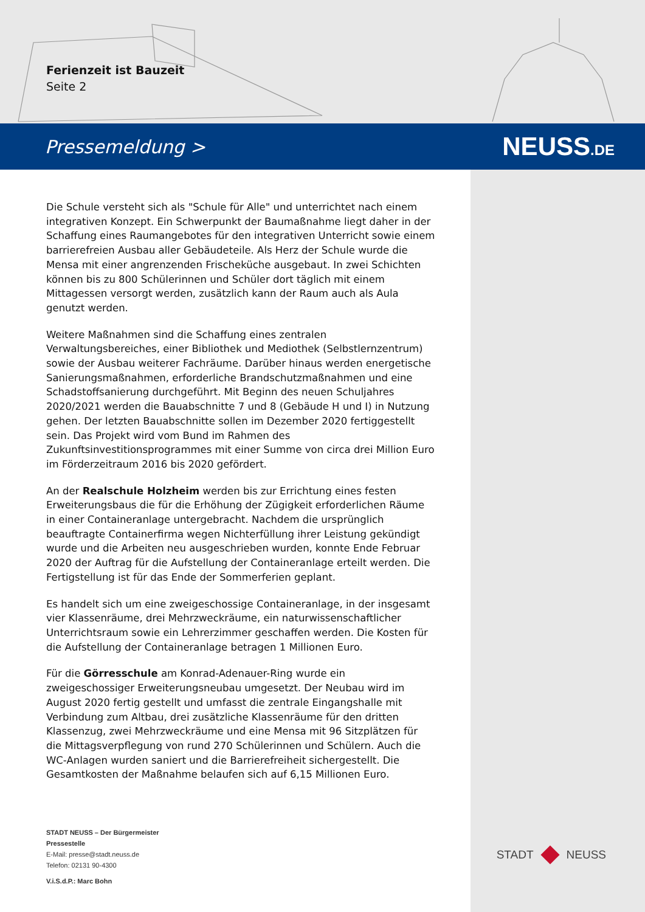Ferienzeit ist Bauzeit
Seite 2
Pressemeldung > NEUSS.DE
Die Schule versteht sich als "Schule für Alle" und unterrichtet nach einem integrativen Konzept. Ein Schwerpunkt der Baumaßnahme liegt daher in der Schaffung eines Raumangebotes für den integrativen Unterricht sowie einem barrierefreien Ausbau aller Gebäudeteile. Als Herz der Schule wurde die Mensa mit einer angrenzenden Frischeküche ausgebaut. In zwei Schichten können bis zu 800 Schülerinnen und Schüler dort täglich mit einem Mittagessen versorgt werden, zusätzlich kann der Raum auch als Aula genutzt werden.
Weitere Maßnahmen sind die Schaffung eines zentralen Verwaltungsbereiches, einer Bibliothek und Mediothek (Selbstlernzentrum) sowie der Ausbau weiterer Fachräume. Darüber hinaus werden energetische Sanierungsmaßnahmen, erforderliche Brandschutzmaßnahmen und eine Schadstoffsanierung durchgeführt. Mit Beginn des neuen Schuljahres 2020/2021 werden die Bauabschnitte 7 und 8 (Gebäude H und I) in Nutzung gehen. Der letzten Bauabschnitte sollen im Dezember 2020 fertiggestellt sein. Das Projekt wird vom Bund im Rahmen des Zukunftsinvestitionsprogrammes mit einer Summe von circa drei Million Euro im Förderzeitraum 2016 bis 2020 gefördert.
An der Realschule Holzheim werden bis zur Errichtung eines festen Erweiterungsbaus die für die Erhöhung der Zügigkeit erforderlichen Räume in einer Containeranlage untergebracht. Nachdem die ursprünglich beauftragte Containerfirma wegen Nichterfüllung ihrer Leistung gekündigt wurde und die Arbeiten neu ausgeschrieben wurden, konnte Ende Februar 2020 der Auftrag für die Aufstellung der Containeranlage erteilt werden. Die Fertigstellung ist für das Ende der Sommerferien geplant.
Es handelt sich um eine zweigeschossige Containeranlage, in der insgesamt vier Klassenräume, drei Mehrzweckräume, ein naturwissenschaftlicher Unterrichtsraum sowie ein Lehrerzimmer geschaffen werden. Die Kosten für die Aufstellung der Containeranlage betragen 1 Millionen Euro.
Für die Görresschule am Konrad-Adenauer-Ring wurde ein zweigeschossiger Erweiterungsneubau umgesetzt. Der Neubau wird im August 2020 fertig gestellt und umfasst die zentrale Eingangshalle mit Verbindung zum Altbau, drei zusätzliche Klassenräume für den dritten Klassenzug, zwei Mehrzweckräume und eine Mensa mit 96 Sitzplätzen für die Mittagsverpflegung von rund 270 Schülerinnen und Schülern. Auch die WC-Anlagen wurden saniert und die Barrierefreiheit sichergestellt. Die Gesamtkosten der Maßnahme belaufen sich auf 6,15 Millionen Euro.
STADT NEUSS – Der Bürgermeister
Pressestelle
E-Mail: presse@stadt.neuss.de
Telefon: 02131 90-4300
V.i.S.d.P.: Marc Bohn
STADT NEUSS